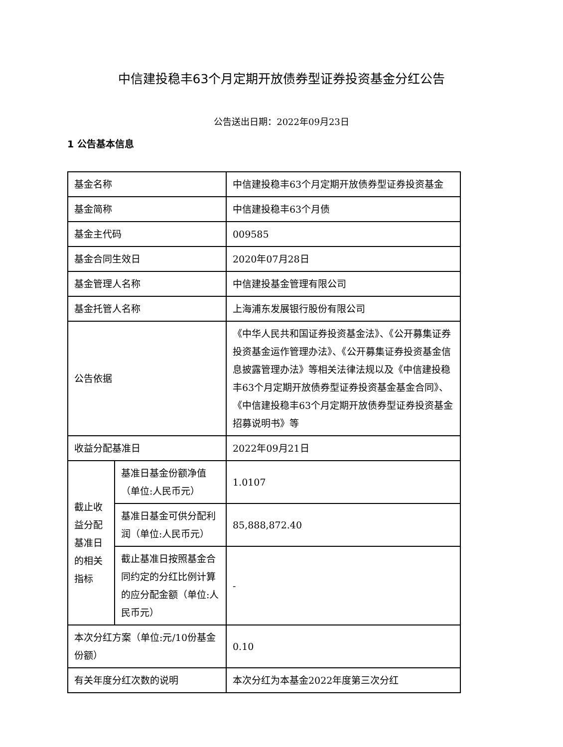中信建投稳丰63个月定期开放债券型证券投资基金分红公告
公告送出日期：2022年09月23日
1 公告基本信息
| 基金名称 | | 中信建投稳丰63个月定期开放债券型证券投资基金 |
| 基金简称 | | 中信建投稳丰63个月债 |
| 基金主代码 | | 009585 |
| 基金合同生效日 | | 2020年07月28日 |
| 基金管理人名称 | | 中信建投基金管理有限公司 |
| 基金托管人名称 | | 上海浦东发展银行股份有限公司 |
| 公告依据 | | 《中华人民共和国证券投资基金法》、《公开募集证券投资基金运作管理办法》、《公开募集证券投资基金信息披露管理办法》等相关法律法规以及《中信建投稳丰63个月定期开放债券型证券投资基金基金合同》、《中信建投稳丰63个月定期开放债券型证券投资基金招募说明书》等 |
| 收益分配基准日 | | 2022年09月21日 |
| 截止收益分配基准日的相关指标 | 基准日基金份额净值（单位:人民币元） | 1.0107 |
| | 基准日基金可供分配利润（单位:人民币元） | 85,888,872.40 |
| | 截止基准日按照基金合同约定的分红比例计算的应分配金额（单位:人民币元） | - |
| 本次分红方案（单位:元/10份基金份额） | | 0.10 |
| 有关年度分红次数的说明 | | 本次分红为本基金2022年度第三次分红 |